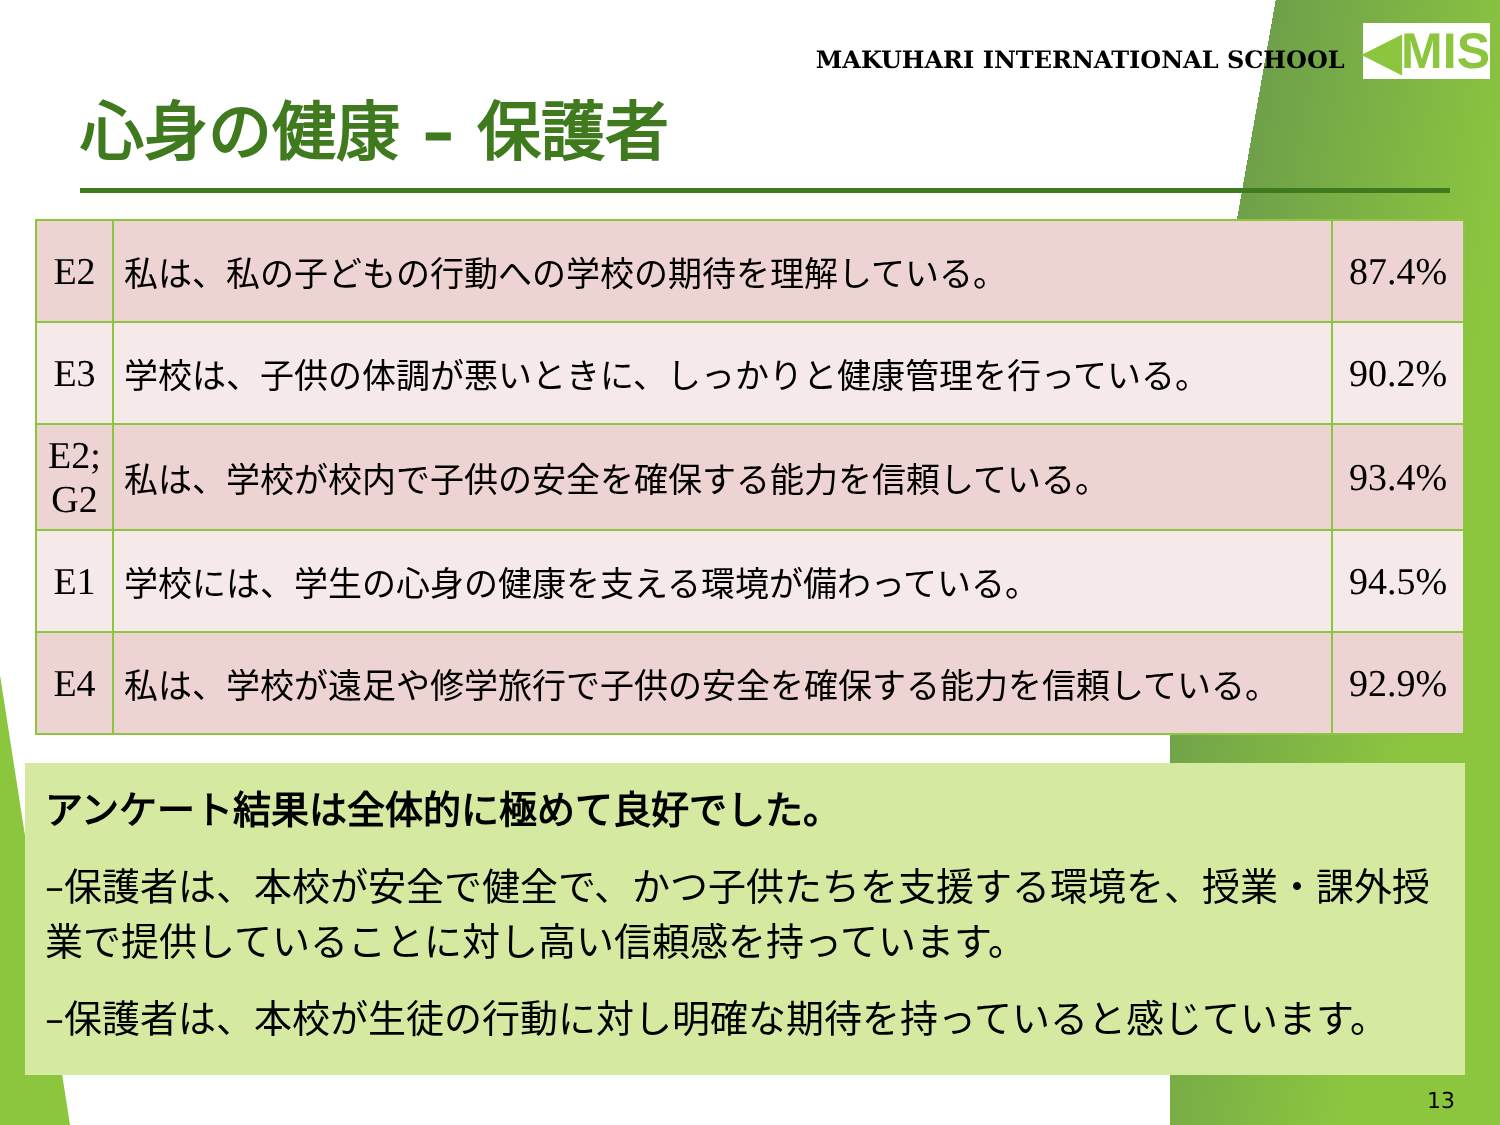MAKUHARI INTERNATIONAL SCHOOL ◀MIS
心身の健康 – 保護者
| E2 | 私は、私の子どもの行動への学校の期待を理解している。 | 87.4% |
| E3 | 学校は、子供の体調が悪いときに、しっかりと健康管理を行っている。 | 90.2% |
| E2; G2 | 私は、学校が校内で子供の安全を確保する能力を信頼している。 | 93.4% |
| E1 | 学校には、学生の心身の健康を支える環境が備わっている。 | 94.5% |
| E4 | 私は、学校が遠足や修学旅行で子供の安全を確保する能力を信頼している。 | 92.9% |
アンケート結果は全体的に極めて良好でした。
–保護者は、本校が安全で健全で、かつ子供たちを支援する環境を、授業・課外授業で提供していることに対し高い信頼感を持っています。
–保護者は、本校が生徒の行動に対し明確な期待を持っていると感じています。
13